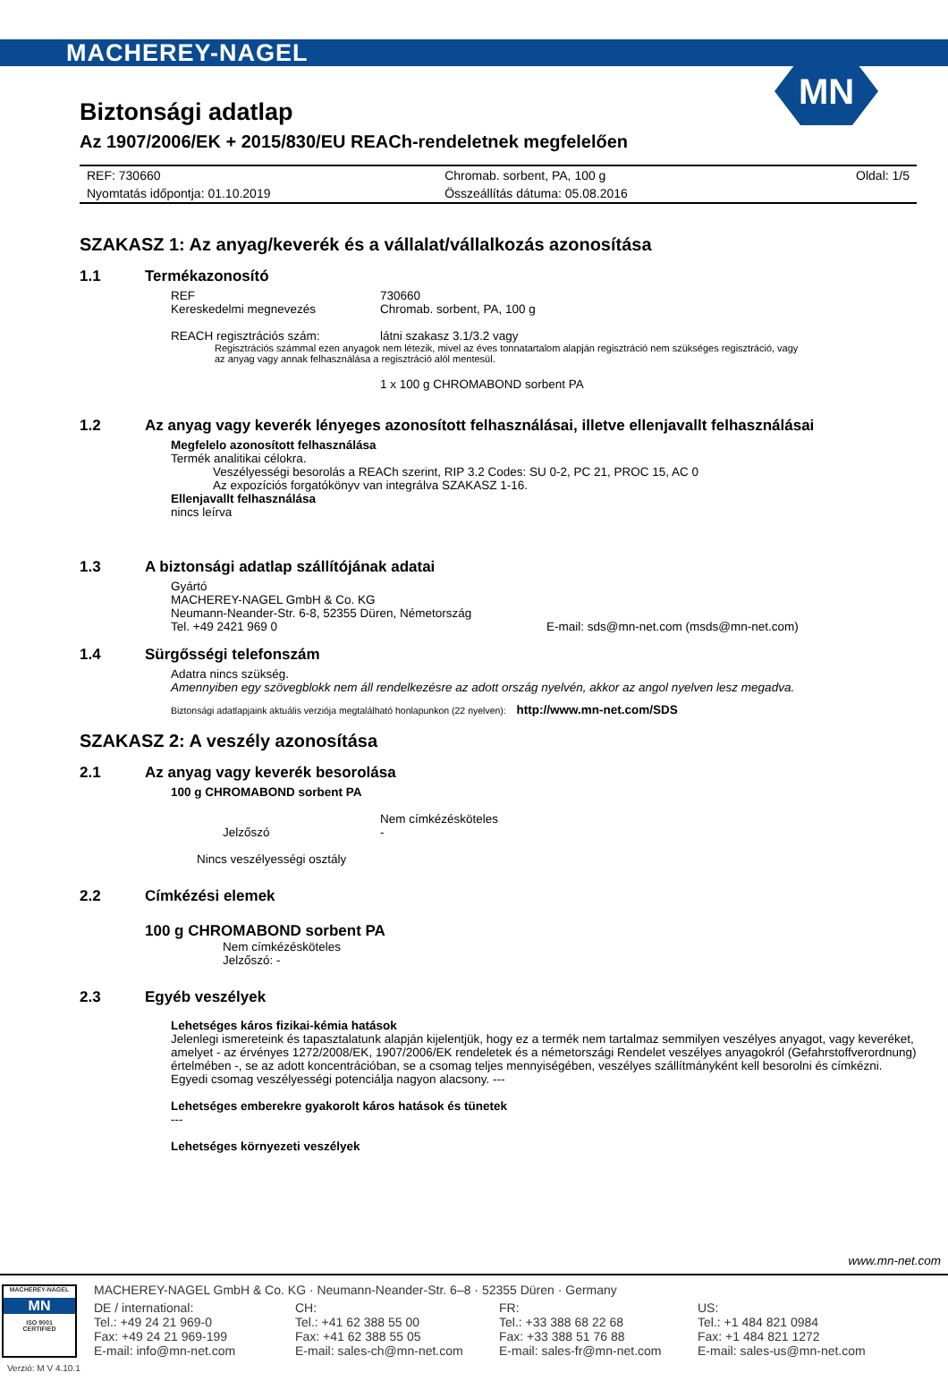MACHEREY-NAGEL
MN
Biztonsági adatlap
Az 1907/2006/EK + 2015/830/EU REACh-rendeletnek megfelelően
| REF: 730660 | Chromab. sorbent, PA, 100 g | Oldal: 1/5 |
| Nyomtatás időpontja: 01.10.2019 | Összeállítás dátuma: 05.08.2016 | |
SZAKASZ 1: Az anyag/keverék és a vállalat/vállalkozás azonosítása
1.1 Termékazonosító
REF 730660
Kereskedelmi megnevezés Chromab. sorbent, PA, 100 g
REACH regisztrációs szám: látni szakasz 3.1/3.2 vagy
Regisztrációs számmal ezen anyagok nem létezik, mivel az éves tonnatartalom alapján regisztráció nem szükséges regisztráció, vagy
az anyag vagy annak felhasználása a regisztráció alól mentesül.
1 x 100 g CHROMABOND sorbent PA
1.2 Az anyag vagy keverék lényeges azonosított felhasználásai, illetve ellenjavallt felhasználásai
Megfelelo azonosított felhasználása
Termék analitikai célokra.
Veszélyességi besorolás a REACh szerint, RIP 3.2 Codes: SU 0-2, PC 21, PROC 15, AC 0
Az expozíciós forgatókönyv van integrálva SZAKASZ 1-16.
Ellenjavallt felhasználása
nincs leírva
1.3 A biztonsági adatlap szállítójának adatai
Gyártó
MACHEREY-NAGEL GmbH & Co. KG
Neumann-Neander-Str. 6-8, 52355 Düren, Németország
Tel. +49 2421 969 0 E-mail: sds@mn-net.com (msds@mn-net.com)
1.4 Sürgősségi telefonszám
Adatra nincs szükség.
Amennyiben egy szövegblokk nem áll rendelkezésre az adott ország nyelvén, akkor az angol nyelven lesz megadva.
Biztonsági adatlapjaink aktuális verziója megtalálható honlapunkon (22 nyelven): http://www.mn-net.com/SDS
SZAKASZ 2: A veszély azonosítása
2.1 Az anyag vagy keverék besorolása
100 g CHROMABOND sorbent PA
Nem címkézésköteles
Jelzőszó -
Nincs veszélyességi osztály
2.2 Címkézési elemek
100 g CHROMABOND sorbent PA
Nem címkézésköteles
Jelzőszó: -
2.3 Egyéb veszélyek
Lehetséges káros fizikai-kémia hatások
Jelenlegi ismereteink és tapasztalatunk alapján kijelentjük, hogy ez a termék nem tartalmaz semmilyen veszélyes anyagot, vagy keveréket, amelyet - az érvényes 1272/2008/EK, 1907/2006/EK rendeletek és a németországi Rendelet veszélyes anyagokról (Gefahrstoffverordnung) értelmében -, se az adott koncentrációban, se a csomag teljes mennyiségében, veszélyes szállítmányként kell besorolni és címkézni. Egyedi csomag veszélyességi potenciálja nagyon alacsony. ---
Lehetséges emberekre gyakorolt káros hatások és tünetek
---
Lehetséges környezeti veszélyek
www.mn-net.com
MACHEREY-NAGEL
MN
ISO 9001
CERTIFIED
MACHEREY-NAGEL GmbH & Co. KG · Neumann-Neander-Str. 6–8 · 52355 Düren · Germany
DE / international: CH: FR: US: Tel.: +49 24 21 969-0 Tel.: +41 62 388 55 00 Tel.: +33 388 68 22 68 Tel.: +1 484 821 0984 Fax: +49 24 21 969-199 Fax: +41 62 388 55 05 Fax: +33 388 51 76 88 Fax: +1 484 821 1272 E-mail: info@mn-net.com E-mail: sales-ch@mn-net.com E-mail: sales-fr@mn-net.com E-mail: sales-us@mn-net.com
Verzió: M V 4.10.1